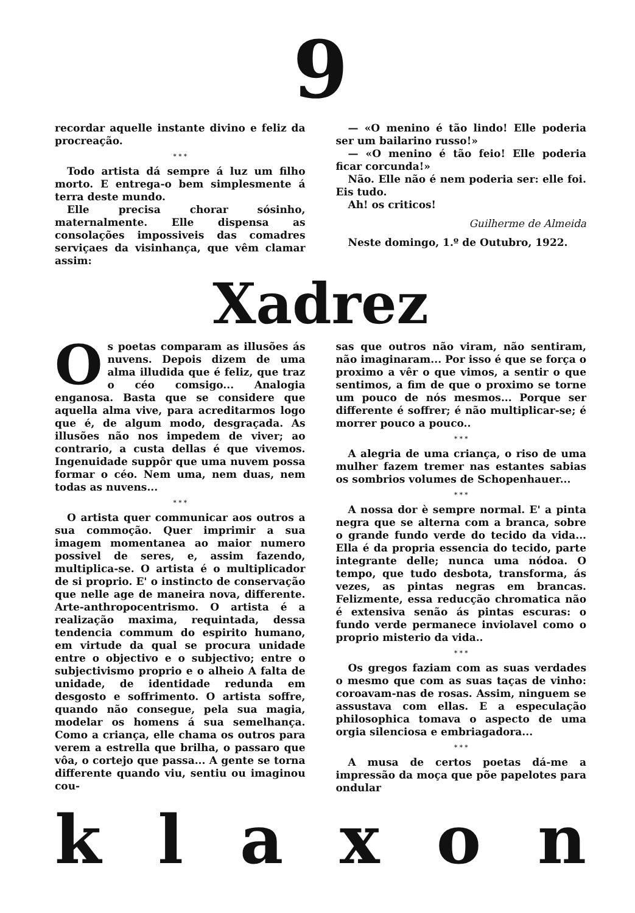9
recordar aquelle instante divino e feliz da procreação.
* * *
Todo artista dá sempre á luz um filho morto. E entrega-o bem simplesmente á terra deste mundo.
Elle precisa chorar sósinho, maternalmente. Elle dispensa as consolações impossiveis das comadres serviçaes da visinhança, que vêm clamar assim:
— «O menino é tão lindo! Elle poderia ser um bailarino russo!»
— «O menino é tão feio! Elle poderia ficar corcunda!»
Não. Elle não é nem poderia ser: elle foi. Eis tudo.
Ah! os criticos!
Guilherme de Almeida
Neste domingo, 1.º de Outubro, 1922.
Xadrez
Os poetas comparam as illusões ás nuvens. Depois dizem de uma alma illudida que é feliz, que traz o céo comsigo... Analogia enganosa. Basta que se considere que aquella alma vive, para acreditarmos logo que é, de algum modo, desgraçada. As illusões não nos impedem de viver; ao contrario, a custa dellas é que vivemos. Ingenuidade suppôr que uma nuvem possa formar o céo. Nem uma, nem duas, nem todas as nuvens...
* * *
O artista quer communicar aos outros a sua commoção. Quer imprimir a sua imagem momentanea ao maior numero possivel de seres, e, assim fazendo, multiplica-se. O artista é o multiplicador de si proprio. E' o instincto de conservação que nelle age de maneira nova, differente. Arte-anthropocentrismo. O artista é a realização maxima, requintada, dessa tendencia commum do espirito humano, em virtude da qual se procura unidade entre o objectivo e o subjectivo; entre o subjectivismo proprio e o alheio A falta de unidade, de identidade redunda em desgosto e soffrimento. O artista soffre, quando não consegue, pela sua magia, modelar os homens á sua semelhança. Como a criança, elle chama os outros para verem a estrella que brilha, o passaro que vôa, o cortejo que passa... A gente se torna differente quando viu, sentiu ou imaginou cou-
sas que outros não viram, não sentiram, não imaginaram... Por isso é que se força o proximo a vêr o que vimos, a sentir o que sentimos, a fim de que o proximo se torne um pouco de nós mesmos... Porque ser differente é soffrer; é não multiplicar-se; é morrer pouco a pouco..
* * *
A alegria de uma criança, o riso de uma mulher fazem tremer nas estantes sabias os sombrios volumes de Schopenhauer...
* * *
A nossa dor è sempre normal. E' a pinta negra que se alterna com a branca, sobre o grande fundo verde do tecido da vida... Ella é da propria essencia do tecido, parte integrante delle; nunca uma nódoa. O tempo, que tudo desbota, transforma, ás vezes, as pintas negras em brancas. Felizmente, essa reducção chromatica não é extensiva senão ás pintas escuras: o fundo verde permanece inviolavel como o proprio misterio da vida..
* * *
Os gregos faziam com as suas verdades o mesmo que com as suas taças de vinho: coroavam-nas de rosas. Assim, ninguem se assustava com ellas. E a especulação philosophica tomava o aspecto de uma orgia silenciosa e embriagadora...
* * *
A musa de certos poetas dá-me a impressão da moça que põe papelotes para ondular
k l a x o n